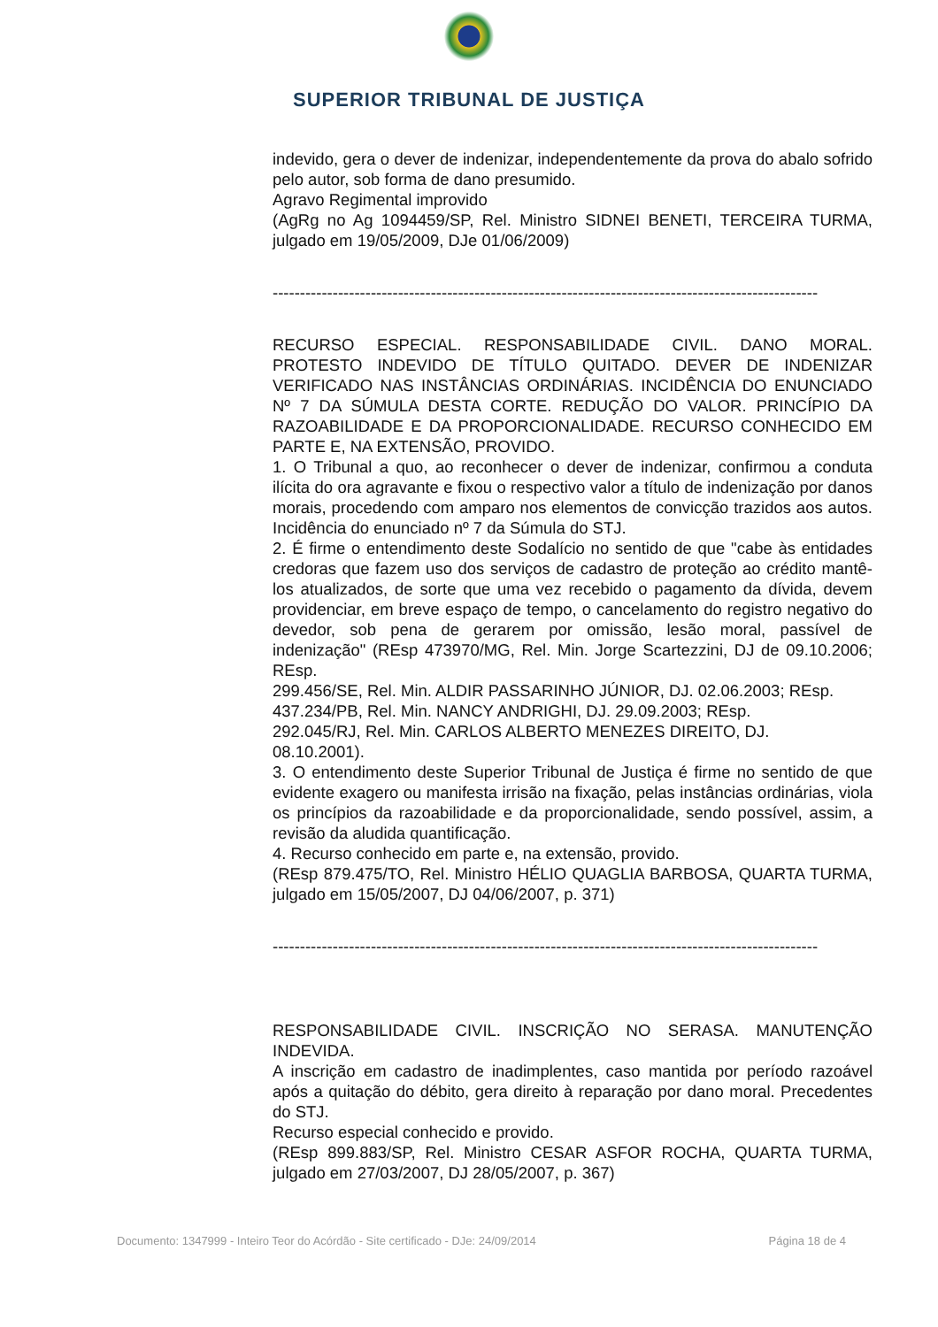SUPERIOR TRIBUNAL DE JUSTIÇA
indevido, gera o dever de indenizar, independentemente da prova do abalo sofrido pelo autor, sob forma de dano presumido.
Agravo Regimental improvido
(AgRg no Ag 1094459/SP, Rel. Ministro SIDNEI BENETI, TERCEIRA TURMA, julgado em 19/05/2009, DJe 01/06/2009)
----------------------------------------------------------------------------------------------------
RECURSO ESPECIAL. RESPONSABILIDADE CIVIL. DANO MORAL. PROTESTO INDEVIDO DE TÍTULO QUITADO. DEVER DE INDENIZAR VERIFICADO NAS INSTÂNCIAS ORDINÁRIAS. INCIDÊNCIA DO ENUNCIADO Nº 7 DA SÚMULA DESTA CORTE. REDUÇÃO DO VALOR. PRINCÍPIO DA RAZOABILIDADE E DA PROPORCIONALIDADE. RECURSO CONHECIDO EM PARTE E, NA EXTENSÃO, PROVIDO.
1. O Tribunal a quo, ao reconhecer o dever de indenizar, confirmou a conduta ilícita do ora agravante e fixou o respectivo valor a título de indenização por danos morais, procedendo com amparo nos elementos de convicção trazidos aos autos. Incidência do enunciado nº 7 da Súmula do STJ.
2. É firme o entendimento deste Sodalício no sentido de que "cabe às entidades credoras que fazem uso dos serviços de cadastro de proteção ao crédito mantê-los atualizados, de sorte que uma vez recebido o pagamento da dívida, devem providenciar, em breve espaço de tempo, o cancelamento do registro negativo do devedor, sob pena de gerarem por omissão, lesão moral, passível de indenização" (REsp 473970/MG, Rel. Min. Jorge Scartezzini, DJ de 09.10.2006; REsp.
299.456/SE, Rel. Min. ALDIR PASSARINHO JÚNIOR, DJ. 02.06.2003; REsp.
437.234/PB, Rel. Min. NANCY ANDRIGHI, DJ. 29.09.2003; REsp.
292.045/RJ, Rel. Min. CARLOS ALBERTO MENEZES DIREITO, DJ.
08.10.2001).
3. O entendimento deste Superior Tribunal de Justiça é firme no sentido de que evidente exagero ou manifesta irrisão na fixação, pelas instâncias ordinárias, viola os princípios da razoabilidade e da proporcionalidade, sendo possível, assim, a revisão da aludida quantificação.
4. Recurso conhecido em parte e, na extensão, provido.
(REsp 879.475/TO, Rel. Ministro HÉLIO QUAGLIA BARBOSA, QUARTA TURMA, julgado em 15/05/2007, DJ 04/06/2007, p. 371)
----------------------------------------------------------------------------------------------------
RESPONSABILIDADE CIVIL. INSCRIÇÃO NO SERASA. MANUTENÇÃO INDEVIDA.
A inscrição em cadastro de inadimplentes, caso mantida por período razoável após a quitação do débito, gera direito à reparação por dano moral. Precedentes do STJ.
Recurso especial conhecido e provido.
(REsp 899.883/SP, Rel. Ministro CESAR ASFOR ROCHA, QUARTA TURMA, julgado em 27/03/2007, DJ 28/05/2007, p. 367)
Documento: 1347999 - Inteiro Teor do Acórdão - Site certificado - DJe: 24/09/2014 Página 18 de 4